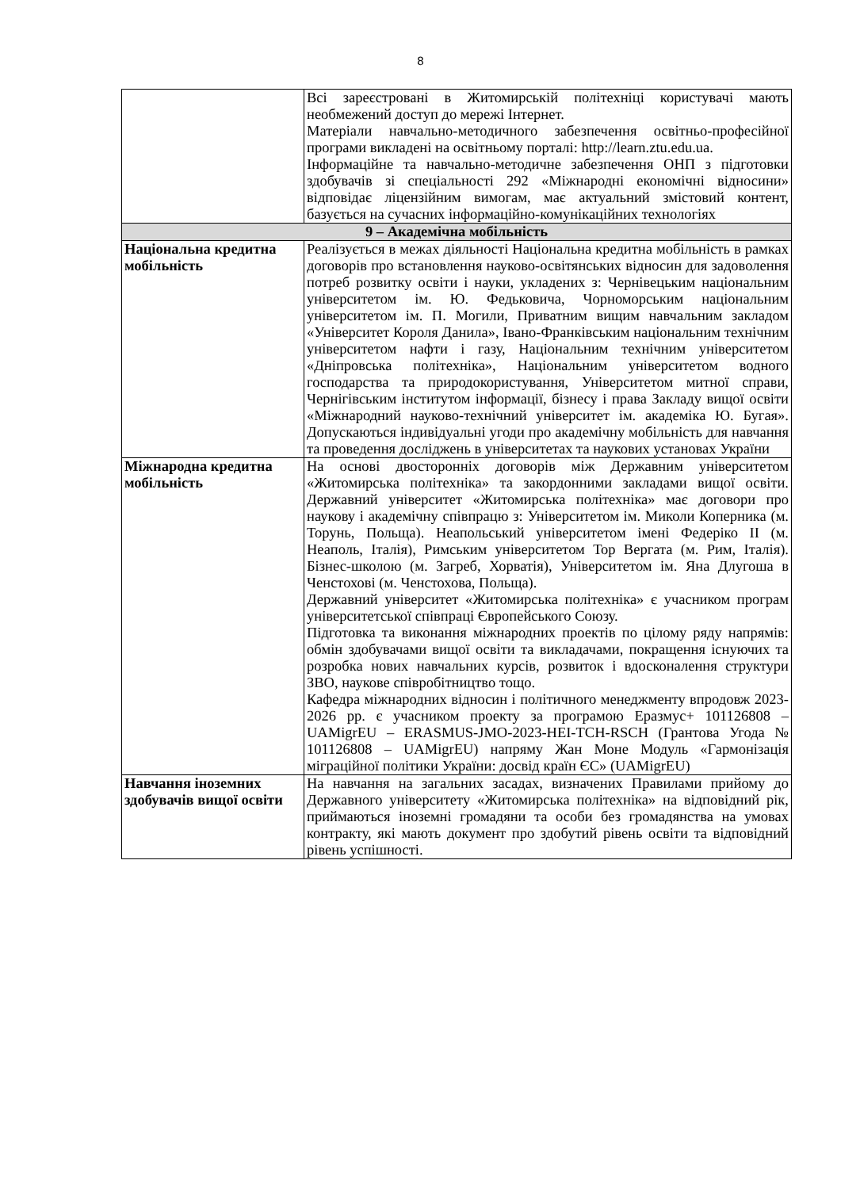8
| | Всі зареєстровані в Житомирській політехніці користувачі мають необмежений доступ до мережі Інтернет. Матеріали навчально-методичного забезпечення освітньо-професійної програми викладені на освітньому порталі: http://learn.ztu.edu.ua. Інформаційне та навчально-методичне забезпечення ОНП з підготовки здобувачів зі спеціальності 292 «Міжнародні економічні відносини» відповідає ліцензійним вимогам, має актуальний змістовий контент, базується на сучасних інформаційно-комунікаційних технологіях |
| 9 – Академічна мобільність | |
| Національна кредитна мобільність | Реалізується в межах діяльності Національна кредитна мобільність в рамках договорів про встановлення науково-освітянських відносин для задоволення потреб розвитку освіти і науки, укладених з: Чернівецьким національним університетом ім. Ю. Федьковича, Чорноморським національним університетом ім. П. Могили, Приватним вищим навчальним закладом «Університет Короля Данила», Івано-Франківським національним технічним університетом нафти і газу, Національним технічним університетом «Дніпровська політехніка», Національним університетом водного господарства та природокористування, Університетом митної справи, Чернігівським інститутом інформації, бізнесу і права Закладу вищої освіти «Міжнародний науково-технічний університет ім. академіка Ю. Бугая». Допускаються індивідуальні угоди про академічну мобільність для навчання та проведення досліджень в університетах та наукових установах України |
| Міжнародна кредитна мобільність | На основі двосторонніх договорів між Державним університетом «Житомирська політехніка» та закордонними закладами вищої освіти. Державний університет «Житомирська політехніка» має договори про наукову і академічну співпрацю з: Університетом ім. Миколи Коперника (м. Торунь, Польща). Неапольський університетом імені Федеріко II (м. Неаполь, Італія), Римським університетом Тор Вергата (м. Рим, Італія). Бізнес-школою (м. Загреб, Хорватія), Університетом ім. Яна Длугоша в Ченстохові (м. Ченстохова, Польща). Державний університет «Житомирська політехніка» є учасником програм університетської співпраці Європейського Союзу. Підготовка та виконання міжнародних проектів по цілому ряду напрямів: обмін здобувачами вищої освіти та викладачами, покращення існуючих та розробка нових навчальних курсів, розвиток і вдосконалення структури ЗВО, наукове співробітництво тощо. Кафедра міжнародних відносин і політичного менеджменту впродовж 2023-2026 рр. є учасником проекту за програмою Еразмус+ 101126808 – UAMigrEU – ERASMUS-JMO-2023-HEI-TCH-RSCH (Грантова Угода № 101126808 – UAMigrEU) напряму Жан Моне Модуль «Гармонізація міграційної політики України: досвід країн ЄС» (UAMigrEU) |
| Навчання іноземних здобувачів вищої освіти | На навчання на загальних засадах, визначених Правилами прийому до Державного університету «Житомирська політехніка» на відповідний рік, приймаються іноземні громадяни та особи без громадянства на умовах контракту, які мають документ про здобутий рівень освіти та відповідний рівень успішності. |